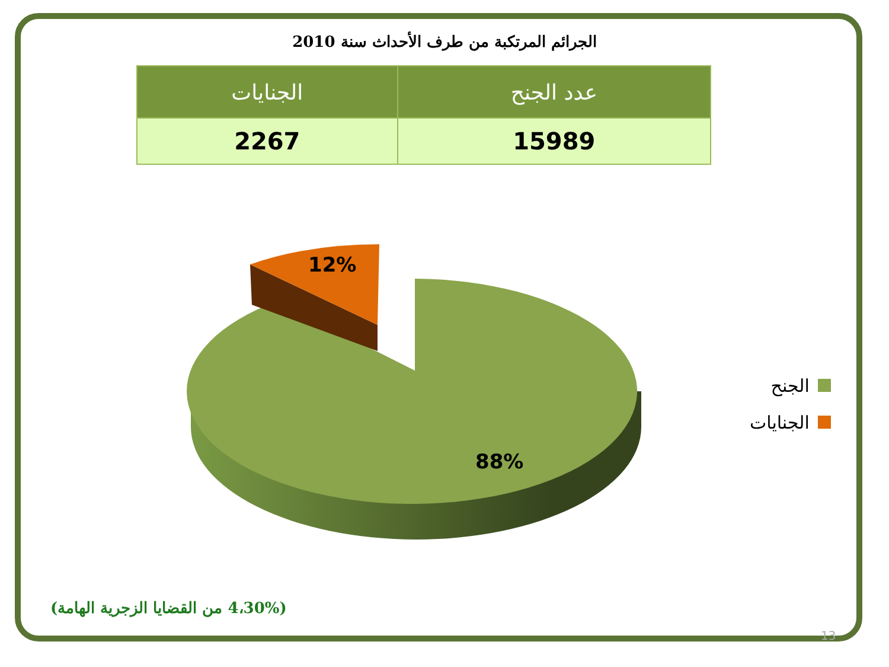12%
88%
الجرائم المرتكبة من طرف الأحداث سنة 2010
| عدد الجنح | الجنايات |
| --- | --- |
| 15989 | 2267 |
الجنح
الجنايات
(4،30% من القضايا الزجرية الهامة)
13